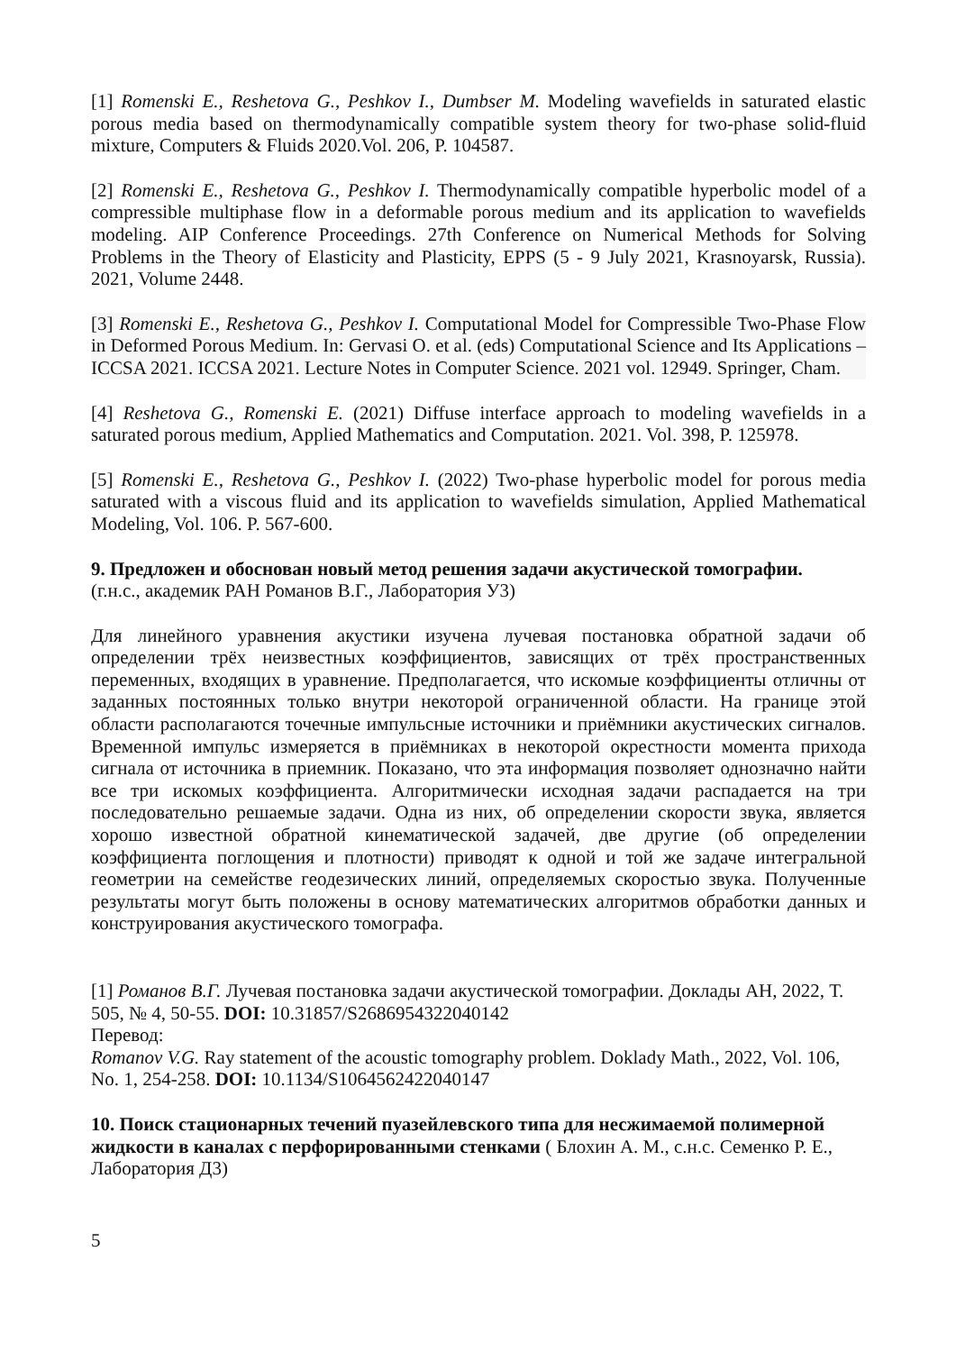[1] Romenski E., Reshetova G., Peshkov I., Dumbser M. Modeling wavefields in saturated elastic porous media based on thermodynamically compatible system theory for two-phase solid-fluid mixture, Computers & Fluids 2020.Vol. 206, P. 104587.
[2] Romenski E., Reshetova G., Peshkov I. Thermodynamically compatible hyperbolic model of a compressible multiphase flow in a deformable porous medium and its application to wavefields modeling. AIP Conference Proceedings. 27th Conference on Numerical Methods for Solving Problems in the Theory of Elasticity and Plasticity, EPPS (5 - 9 July 2021, Krasnoyarsk, Russia). 2021, Volume 2448.
[3] Romenski E., Reshetova G., Peshkov I. Computational Model for Compressible Two-Phase Flow in Deformed Porous Medium. In: Gervasi O. et al. (eds) Computational Science and Its Applications – ICCSA 2021. ICCSA 2021. Lecture Notes in Computer Science. 2021 vol. 12949. Springer, Cham.
[4] Reshetova G., Romenski E. (2021) Diffuse interface approach to modeling wavefields in a saturated porous medium, Applied Mathematics and Computation. 2021. Vol. 398, P. 125978.
[5] Romenski E., Reshetova G., Peshkov I. (2022) Two-phase hyperbolic model for porous media saturated with a viscous fluid and its application to wavefields simulation, Applied Mathematical Modeling, Vol. 106. P. 567-600.
9. Предложен и обоснован новый метод решения задачи акустической томографии.
(г.н.с., академик РАН Романов В.Г., Лаборатория У3)
Для линейного уравнения акустики изучена лучевая постановка обратной задачи об определении трёх неизвестных коэффициентов, зависящих от трёх пространственных переменных, входящих в уравнение. Предполагается, что искомые коэффициенты отличны от заданных постоянных только внутри некоторой ограниченной области. На границе этой области располагаются точечные импульсные источники и приёмники акустических сигналов. Временной импульс измеряется в приёмниках в некоторой окрестности момента прихода сигнала от источника в приемник. Показано, что эта информация позволяет однозначно найти все три искомых коэффициента. Алгоритмически исходная задачи распадается на три последовательно решаемые задачи. Одна из них, об определении скорости звука, является хорошо известной обратной кинематической задачей, две другие (об определении коэффициента поглощения и плотности) приводят к одной и той же задаче интегральной геометрии на семействе геодезических линий, определяемых скоростью звука. Полученные результаты могут быть положены в основу математических алгоритмов обработки данных и конструирования акустического томографа.
[1] Романов В.Г. Лучевая постановка задачи акустической томографии. Доклады АН, 2022, Т. 505, № 4, 50-55. DOI: 10.31857/S2686954322040142
Перевод:
Romanov V.G. Ray statement of the acoustic tomography problem. Doklady Math., 2022, Vol. 106, No. 1, 254-258. DOI: 10.1134/S1064562422040147
10. Поиск стационарных течений пуазейлевского типа для несжимаемой полимерной жидкости в каналах с перфорированными стенками ( Блохин А. М., с.н.с. Семенко Р. Е., Лаборатория Д3)
5